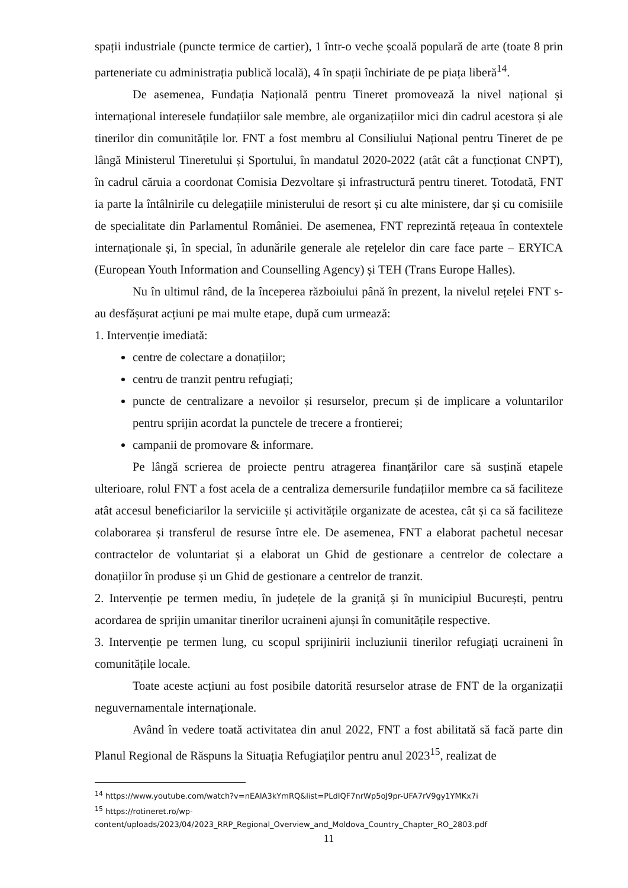spații industriale (puncte termice de cartier), 1 într-o veche școală populară de arte (toate 8 prin parteneriate cu administrația publică locală), 4 în spații închiriate de pe piața liberă<sup>14</sup>.
De asemenea, Fundația Națională pentru Tineret promovează la nivel național și internațional interesele fundațiilor sale membre, ale organizațiilor mici din cadrul acestora și ale tinerilor din comunitățile lor. FNT a fost membru al Consiliului Național pentru Tineret de pe lângă Ministerul Tineretului și Sportului, în mandatul 2020-2022 (atât cât a funcționat CNPT), în cadrul căruia a coordonat Comisia Dezvoltare și infrastructură pentru tineret. Totodată, FNT ia parte la întâlnirile cu delegațiile ministerului de resort și cu alte ministere, dar și cu comisiile de specialitate din Parlamentul României. De asemenea, FNT reprezintă rețeaua în contextele internaționale și, în special, în adunările generale ale rețelelor din care face parte – ERYICA (European Youth Information and Counselling Agency) și TEH (Trans Europe Halles).
Nu în ultimul rând, de la începerea războiului până în prezent, la nivelul rețelei FNT s-au desfășurat acțiuni pe mai multe etape, după cum urmează:
1. Intervenție imediată:
centre de colectare a donațiilor;
centru de tranzit pentru refugiați;
puncte de centralizare a nevoilor și resurselor, precum și de implicare a voluntarilor pentru sprijin acordat la punctele de trecere a frontierei;
campanii de promovare & informare.
Pe lângă scrierea de proiecte pentru atragerea finanțărilor care să susțină etapele ulterioare, rolul FNT a fost acela de a centraliza demersurile fundațiilor membre ca să faciliteze atât accesul beneficiarilor la serviciile și activitățile organizate de acestea, cât și ca să faciliteze colaborarea și transferul de resurse între ele. De asemenea, FNT a elaborat pachetul necesar contractelor de voluntariat și a elaborat un Ghid de gestionare a centrelor de colectare a donațiilor în produse și un Ghid de gestionare a centrelor de tranzit.
2. Intervenție pe termen mediu, în județele de la graniță și în municipiul București, pentru acordarea de sprijin umanitar tinerilor ucraineni ajunși în comunitățile respective.
3. Intervenție pe termen lung, cu scopul sprijinirii incluziunii tinerilor refugiați ucraineni în comunitățile locale.
Toate aceste acțiuni au fost posibile datorită resurselor atrase de FNT de la organizații neguvernamentale internaționale.
Având în vedere toată activitatea din anul 2022, FNT a fost abilitată să facă parte din Planul Regional de Răspuns la Situația Refugiaților pentru anul 2023<sup>15</sup>, realizat de
<sup>14</sup> https://www.youtube.com/watch?v=nEAlA3kYmRQ&list=PLdIQF7nrWp5oJ9pr-UFA7rV9gy1YMKx7i
<sup>15</sup> https://rotineret.ro/wp-content/uploads/2023/04/2023_RRP_Regional_Overview_and_Moldova_Country_Chapter_RO_2803.pdf
11